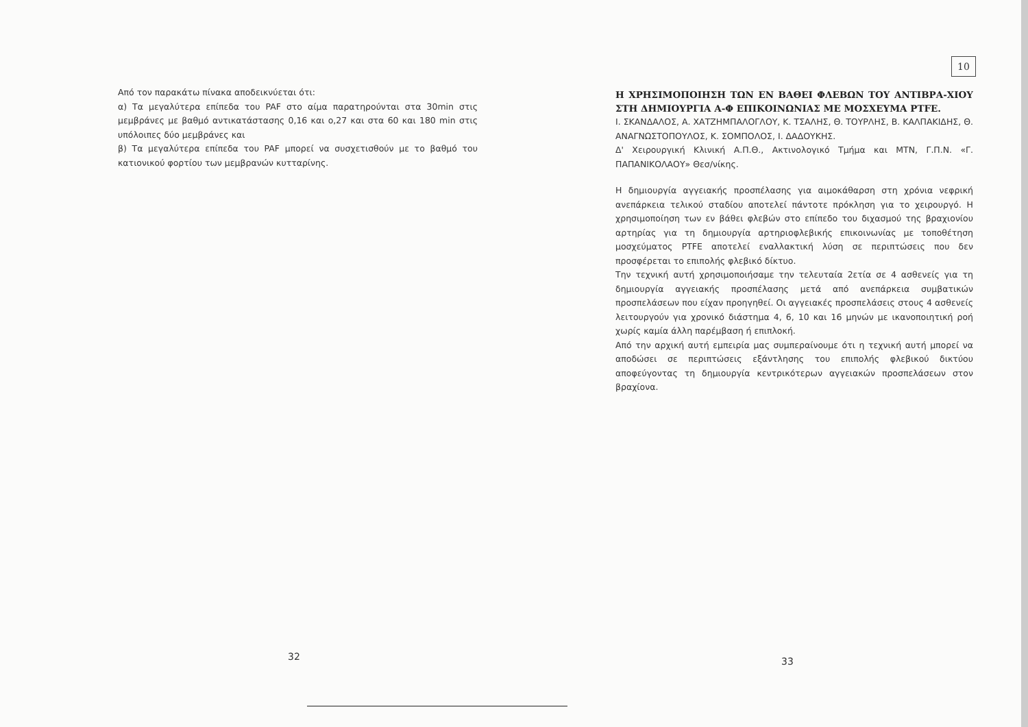Από τον παρακάτω πίνακα αποδεικνύεται ότι:
α) Τα μεγαλύτερα επίπεδα του PAF στο αίμα παρατηρούνται στα 30min στις μεμβράνες με βαθμό αντικατάστασης 0,16 και ο,27 και στα 60 και 180 min στις υπόλοιπες δύο μεμβράνες και
β) Τα μεγαλύτερα επίπεδα του PAF μπορεί να συσχετισθούν με το βαθμό του κατιονικού φορτίου των μεμβρανών κυτταρίνης.
32
10
Η ΧΡΗΣΙΜΟΠΟΙΗΣΗ ΤΩΝ ΕΝ ΒΑΘΕΙ ΦΛΕΒΩΝ ΤΟΥ ΑΝΤΙΒΡΑ-ΧΙΟΥ ΣΤΗ ΔΗΜΙΟΥΡΓΙΑ Α-Φ ΕΠΙΚΟΙΝΩΝΙΑΣ ΜΕ ΜΟΣΧΕΥΜΑ PTFE.
Ι. ΣΚΑΝΔΑΛΟΣ, Α. ΧΑΤΖΗΜΠΑΛΟΓΛΟΥ, Κ. ΤΣΑΛΗΣ, Θ. ΤΟΥΡΛΗΣ, Β. ΚΑΛΠΑΚΙΔΗΣ, Θ. ΑΝΑΓΝΩΣΤΟΠΟΥΛΟΣ, Κ. ΣΟΜΠΟΛΟΣ, Ι. ΔΑΔΟΥΚΗΣ.
Δ' Χειρουργική Κλινική Α.Π.Θ., Ακτινολογικό Τμήμα και ΜΤΝ, Γ.Π.Ν. «Γ. ΠΑΠΑΝΙΚΟΛΑΟΥ» Θεσ/νίκης.
Η δημιουργία αγγειακής προσπέλασης για αιμοκάθαρση στη χρόνια νεφρική ανεπάρκεια τελικού σταδίου αποτελεί πάντοτε πρόκληση για το χειρουργό. Η χρησιμοποίηση των εν βάθει φλεβών στο επίπεδο του διχασμού της βραχιονίου αρτηρίας για τη δημιουργία αρτηριοφλεβικής επικοινωνίας με τοποθέτηση μοσχεύματος PTFE αποτελεί εναλλακτική λύση σε περιπτώσεις που δεν προσφέρεται το επιπολής φλεβικό δίκτυο.
Την τεχνική αυτή χρησιμοποιήσαμε την τελευταία 2ετία σε 4 ασθενείς για τη δημιουργία αγγειακής προσπέλασης μετά από ανεπάρκεια συμβατικών προσπελάσεων που είχαν προηγηθεί. Οι αγγειακές προσπελάσεις στους 4 ασθενείς λειτουργούν για χρονικό διάστημα 4, 6, 10 και 16 μηνών με ικανοποιητική ροή χωρίς καμία άλλη παρέμβαση ή επιπλοκή.
Από την αρχική αυτή εμπειρία μας συμπεραίνουμε ότι η τεχνική αυτή μπορεί να αποδώσει σε περιπτώσεις εξάντλησης του επιπολής φλεβικού δικτύου αποφεύγοντας τη δημιουργία κεντρικότερων αγγειακών προσπελάσεων στον βραχίονα.
33